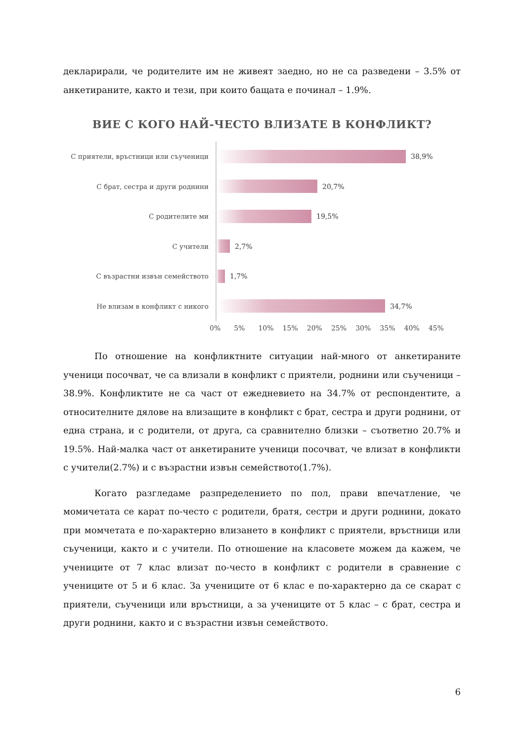декларирали, че родителите им не живеят заедно, но не са разведени – 3.5% от анкетираните, както и тези, при които бащата е починал – 1.9%.
ВИЕ С КОГО НАЙ-ЧЕСТО ВЛИЗАТЕ В КОНФЛИКТ?
С приятели, връстници или съученици
38,9%
С брат, сестра и други роднини
20,7%
С родителите ми
19,5%
С учители
2,7%
С възрастни извън семейството
1,7%
Не влизам в конфликт с никого
34,7%
0% 5% 10% 15% 20% 25% 30% 35% 40% 45%
По отношение на конфликтните ситуации най-много от анкетираните ученици посочват, че са влизали в конфликт с приятели, роднини или съученици – 38.9%. Конфликтите не са част от ежедневието на 34.7% от респондентите, а относителните дялове на влизащите в конфликт с брат, сестра и други роднини, от една страна, и с родители, от друга, са сравнително близки – съответно 20.7% и 19.5%. Най-малка част от анкетираните ученици посочват, че влизат в конфликти с учители(2.7%) и с възрастни извън семейството(1.7%).
Когато разгледаме разпределението по пол, прави впечатление, че момичетата се карат по-често с родители, братя, сестри и други роднини, докато при момчетата е по-характерно влизането в конфликт с приятели, връстници или съученици, както и с учители. По отношение на класовете можем да кажем, че учениците от 7 клас влизат по-често в конфликт с родители в сравнение с учениците от 5 и 6 клас. За учениците от 6 клас е по-характерно да се скарат с приятели, съученици или връстници, а за учениците от 5 клас – с брат, сестра и други роднини, както и с възрастни извън семейството.
6